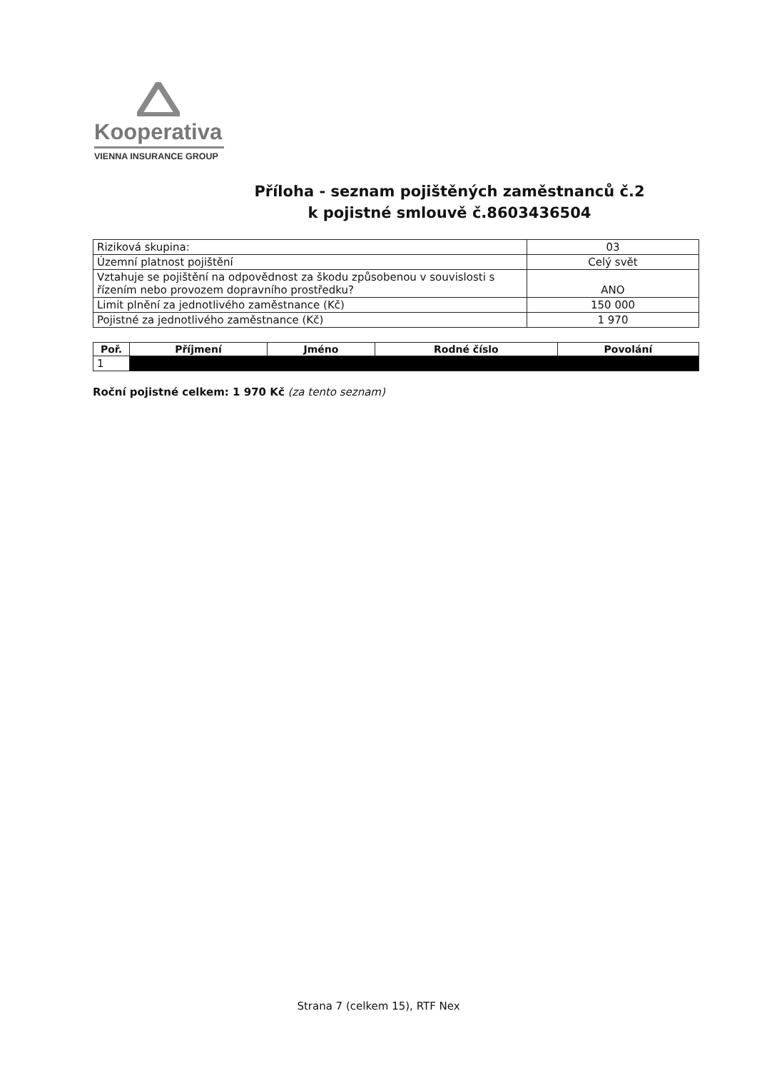Kooperativa
VIENNA INSURANCE GROUP
Příloha - seznam pojištěných zaměstnanců č.2
k pojistné smlouvě č.8603436504
| Riziková skupina: | 03 |
| Územní platnost pojištění | Celý svět |
| Vztahuje se pojištění na odpovědnost za škodu způsobenou v souvislosti s řízením nebo provozem dopravního prostředku? | ANO |
| Limit plnění za jednotlivého zaměstnance (Kč) | 150 000 |
| Pojistné za jednotlivého zaměstnance (Kč) | 1 970 |
| Poř. | Příjmení | Jméno | Rodné číslo | Povolání |
| --- | --- | --- | --- | --- |
| 1 | | | | |
Roční pojistné celkem: 1 970 Kč (za tento seznam)
Strana 7 (celkem 15), RTF Nex